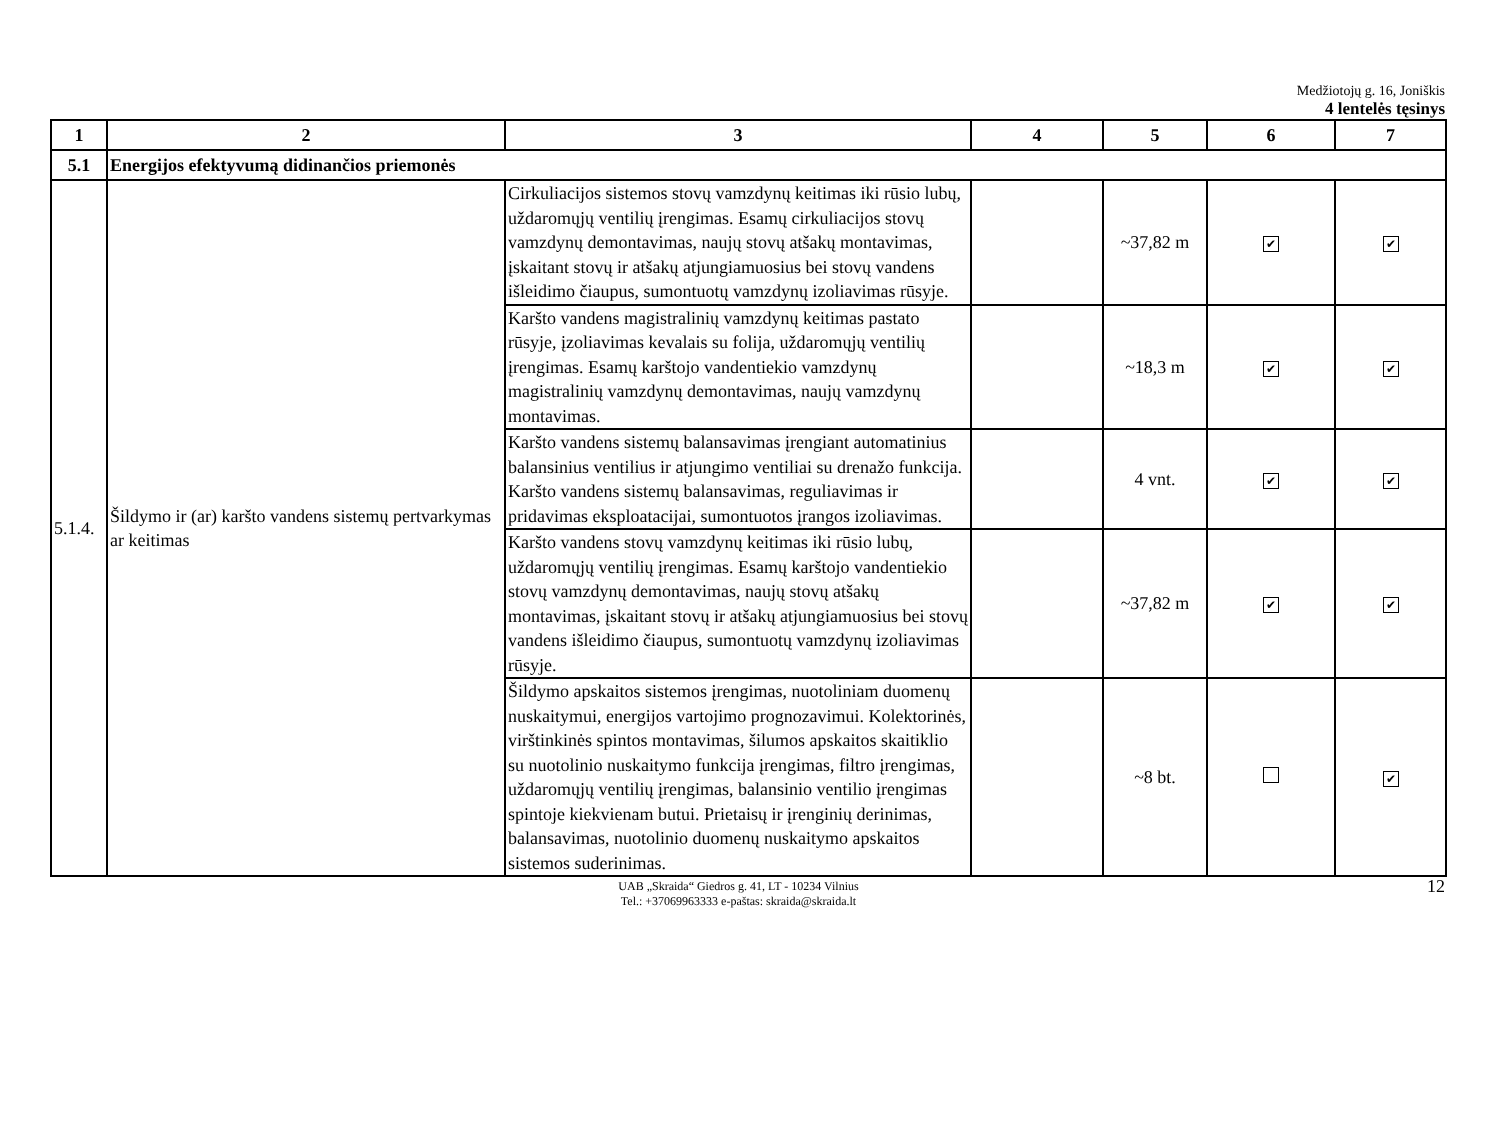Medžiotojų g. 16, Joniškis
4 lentelės tęsinys
| 1 | 2 | 3 | 4 | 5 | 6 | 7 |
| --- | --- | --- | --- | --- | --- | --- |
| 5.1 | Energijos efektyvumą didinančios priemonės | | | | | |
| 5.1.4. | Šildymo ir (ar) karšto vandens sistemų pertvarkymas ar keitimas | Cirkuliacijos sistemos stovų vamzdynų keitimas iki rūsio lubų, uždaromųjų ventilių įrengimas. Esamų cirkuliacijos stovų vamzdynų demontavimas, naujų stovų atšakų montavimas, įskaitant stovų ir atšakų atjungiamuosius bei stovų vandens išleidimo čiaupus, sumontuotų vamzdynų izoliavimas rūsyje. | | ~37,82 m | ✔ | ✔ |
| | | Karšto vandens magistralinių vamzdynų keitimas pastato rūsyje, įzoliavimas kevalais su folija, uždaromųjų ventilių įrengimas. Esamų karštojo vandentiekio vamzdynų magistralinių vamzdynų demontavimas, naujų vamzdynų montavimas. | | ~18,3 m | ✔ | ✔ |
| | | Karšto vandens sistemų balansavimas įrengiant automatinius balansinius ventilius ir atjungimo ventiliai su drenažo funkcija. Karšto vandens sistemų balansavimas, reguliavimas ir pridavimas eksploatacijai, sumontuotos įrangos izoliavimas. | | 4 vnt. | ✔ | ✔ |
| | | Karšto vandens stovų vamzdynų keitimas iki rūsio lubų, uždaromųjų ventilių įrengimas. Esamų karštojo vandentiekio stovų vamzdynų demontavimas, naujų stovų atšakų montavimas, įskaitant stovų ir atšakų atjungiamuosius bei stovų vandens išleidimo čiaupus, sumontuotų vamzdynų izoliavimas rūsyje. | | ~37,82 m | ✔ | ✔ |
| | | Šildymo apskaitos sistemos įrengimas, nuotoliniam duomenų nuskaitymui, energijos vartojimo prognozavimui. Kolektorinės, virštinkinės spintos montavimas, šilumos apskaitos skaitiklio su nuotolinio nuskaitymo funkcija įrengimas, filtro įrengimas, uždaromųjų ventilių įrengimas, balansinio ventilio įrengimas spintoje kiekvienam butui. Prietaisų ir įrenginių derinimas, balansavimas, nuotolinio duomenų nuskaitymo apskaitos sistemos suderinimas. | | ~8 bt. | | ✔ |
UAB „Skraida“ Giedros g. 41, LT - 10234 Vilnius
Tel.: +37069963333 e-paštas: skraida@skraida.lt
12